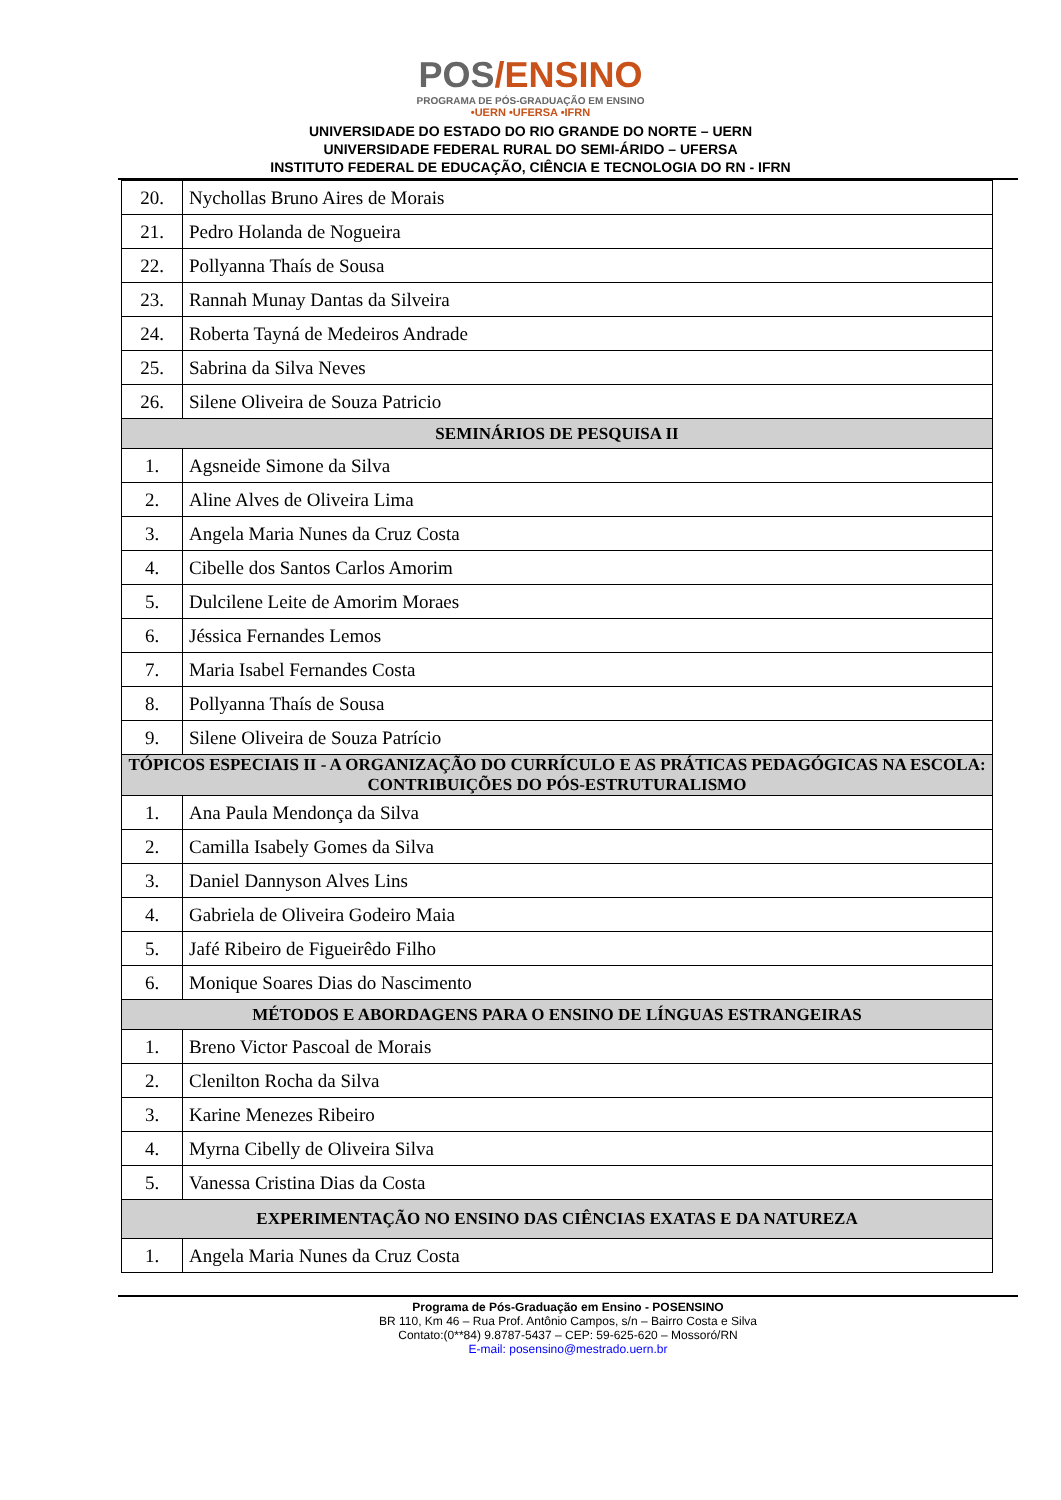POS/ENSINO
PROGRAMA DE PÓS-GRADUAÇÃO EM ENSINO
•UERN •UFERSA •IFRN
UNIVERSIDADE DO ESTADO DO RIO GRANDE DO NORTE – UERN
UNIVERSIDADE FEDERAL RURAL DO SEMI-ÁRIDO – UFERSA
INSTITUTO FEDERAL DE EDUCAÇÃO, CIÊNCIA E TECNOLOGIA DO RN - IFRN
| 20. | Nychollas Bruno Aires de Morais |
| 21. | Pedro Holanda de Nogueira |
| 22. | Pollyanna Thaís de Sousa |
| 23. | Rannah Munay Dantas da Silveira |
| 24. | Roberta Tayná de Medeiros Andrade |
| 25. | Sabrina da Silva Neves |
| 26. | Silene Oliveira de Souza Patricio |
| SEMINÁRIOS DE PESQUISA II | |
| 1. | Agsneide Simone da Silva |
| 2. | Aline Alves de Oliveira Lima |
| 3. | Angela Maria Nunes da Cruz Costa |
| 4. | Cibelle dos Santos Carlos Amorim |
| 5. | Dulcilene Leite de Amorim Moraes |
| 6. | Jéssica Fernandes Lemos |
| 7. | Maria Isabel Fernandes Costa |
| 8. | Pollyanna Thaís de Sousa |
| 9. | Silene Oliveira de Souza Patrício |
| TÓPICOS ESPECIAIS II - A ORGANIZAÇÃO DO CURRÍCULO E AS PRÁTICAS PEDAGÓGICAS NA ESCOLA: CONTRIBUIÇÕES DO PÓS-ESTRUTURALISMO | |
| 1. | Ana Paula Mendonça da Silva |
| 2. | Camilla Isabely Gomes da Silva |
| 3. | Daniel Dannyson Alves Lins |
| 4. | Gabriela de Oliveira Godeiro Maia |
| 5. | Jafé Ribeiro de Figueirêdo Filho |
| 6. | Monique Soares Dias do Nascimento |
| MÉTODOS E ABORDAGENS PARA O ENSINO DE LÍNGUAS ESTRANGEIRAS | |
| 1. | Breno Victor Pascoal de Morais |
| 2. | Clenilton Rocha da Silva |
| 3. | Karine Menezes Ribeiro |
| 4. | Myrna Cibelly de Oliveira Silva |
| 5. | Vanessa Cristina Dias da Costa |
| EXPERIMENTAÇÃO NO ENSINO DAS CIÊNCIAS EXATAS E DA NATUREZA | |
| 1. | Angela Maria Nunes da Cruz Costa |
Programa de Pós-Graduação em Ensino - POSENSINO
BR 110, Km 46 – Rua Prof. Antônio Campos, s/n – Bairro Costa e Silva
Contato:(0**84) 9.8787-5437 – CEP: 59-625-620 – Mossoró/RN
E-mail: posensino@mestrado.uern.br